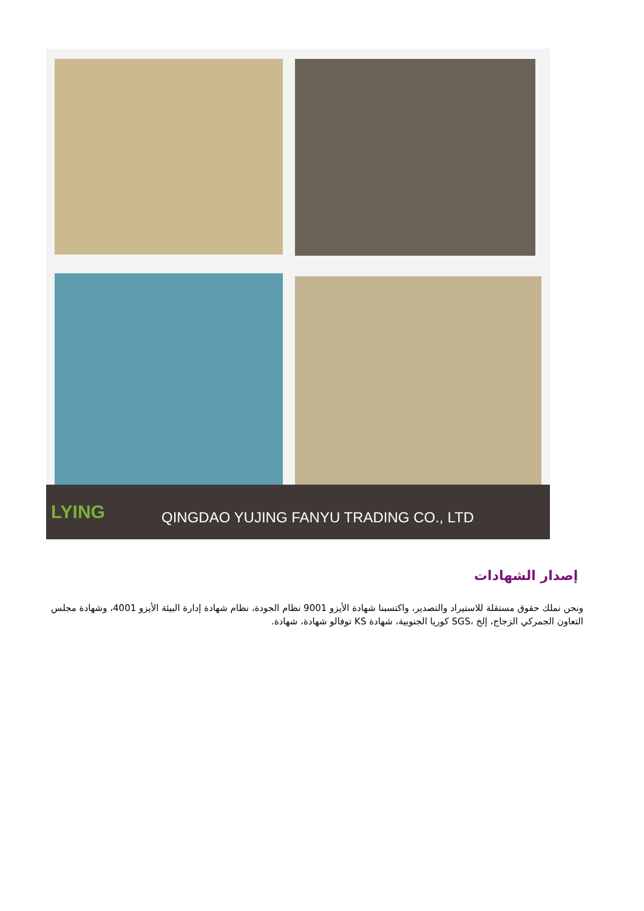LYING
QINGDAO YUJING FANYU TRADING CO., LTD
إصدار الشهادات
ونحن نملك حقوق مستقلة للاستيراد والتصدير، واكتسبنا شهادة الأيزو 9001 نظام الجودة، نظام شهادة إدارة البيئة الأيزو 4001، وشهادة مجلس التعاون الجمركي الزجاج، إلخ ،SGS كوريا الجنوبية، شهادة KS توفالو شهادة، شهادة.